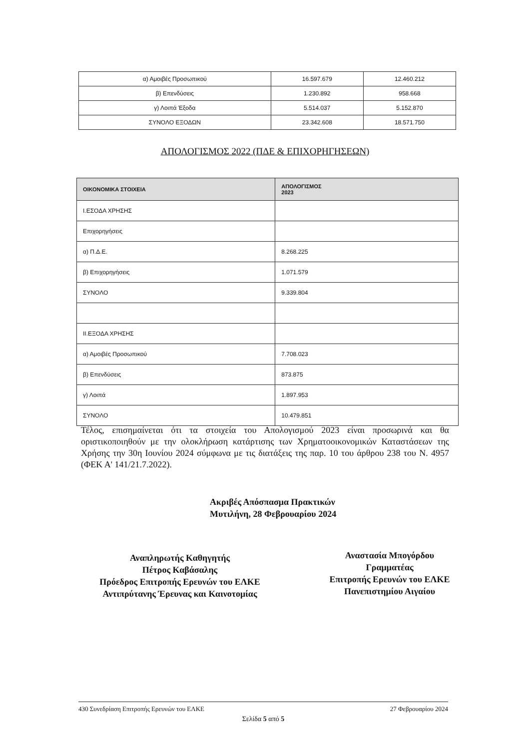| α) Αμοιβές Προσωπικού | 16.597.679 | 12.460.212 |
| β) Επενδύσεις | 1.230.892 | 958.668 |
| γ) Λοιπά Έξοδα | 5.514.037 | 5.152.870 |
| ΣΥΝΟΛΟ ΕΞΟΔΩΝ | 23.342.608 | 18.571.750 |
ΑΠΟΛΟΓΙΣΜΟΣ 2022 (ΠΔΕ & ΕΠΙΧΟΡΗΓΗΣΕΩΝ)
| ΟΙΚΟΝΟΜΙΚΑ ΣΤΟΙΧΕΙΑ | ΑΠΟΛΟΓΙΣΜΟΣ 2023 |
| --- | --- |
| I.ΕΣΟΔΑ ΧΡΗΣΗΣ | |
| Επιχορηγήσεις | |
| α) Π.Δ.Ε. | 8.268.225 |
| β) Επιχορηγήσεις | 1.071.579 |
| ΣΥΝΟΛΟ | 9.339.804 |
| II.ΕΞΟΔΑ ΧΡΗΣΗΣ | |
| α) Αμοιβές Προσωπικού | 7.708.023 |
| β) Επενδύσεις | 873.875 |
| γ) Λοιπά | 1.897.953 |
| ΣΥΝΟΛΟ | 10.479.851 |
Τέλος, επισημαίνεται ότι τα στοιχεία του Απολογισμού 2023 είναι προσωρινά και θα οριστικοποιηθούν με την ολοκλήρωση κατάρτισης των Χρηματοοικονομικών Καταστάσεων της Χρήσης την 30η Ιουνίου 2024 σύμφωνα με τις διατάξεις της παρ. 10 του άρθρου 238 του Ν. 4957 (ΦΕΚ Α' 141/21.7.2022).
Ακριβές Απόσπασμα Πρακτικών
Μυτιλήνη, 28 Φεβρουαρίου 2024
Αναπληρωτής Καθηγητής
Πέτρος Καβάσαλης
Πρόεδρος Επιτροπής Ερευνών του ΕΛΚΕ
Αντιπρύτανης Έρευνας και Καινοτομίας
Αναστασία Μπογόρδου
Γραμματέας
Επιτροπής Ερευνών του ΕΛΚΕ
Πανεπιστημίου Αιγαίου
430 Συνεδρίαση Επιτροπής Ερευνών του ΕΛΚΕ 27 Φεβρουαρίου 2024
Σελίδα 5 από 5